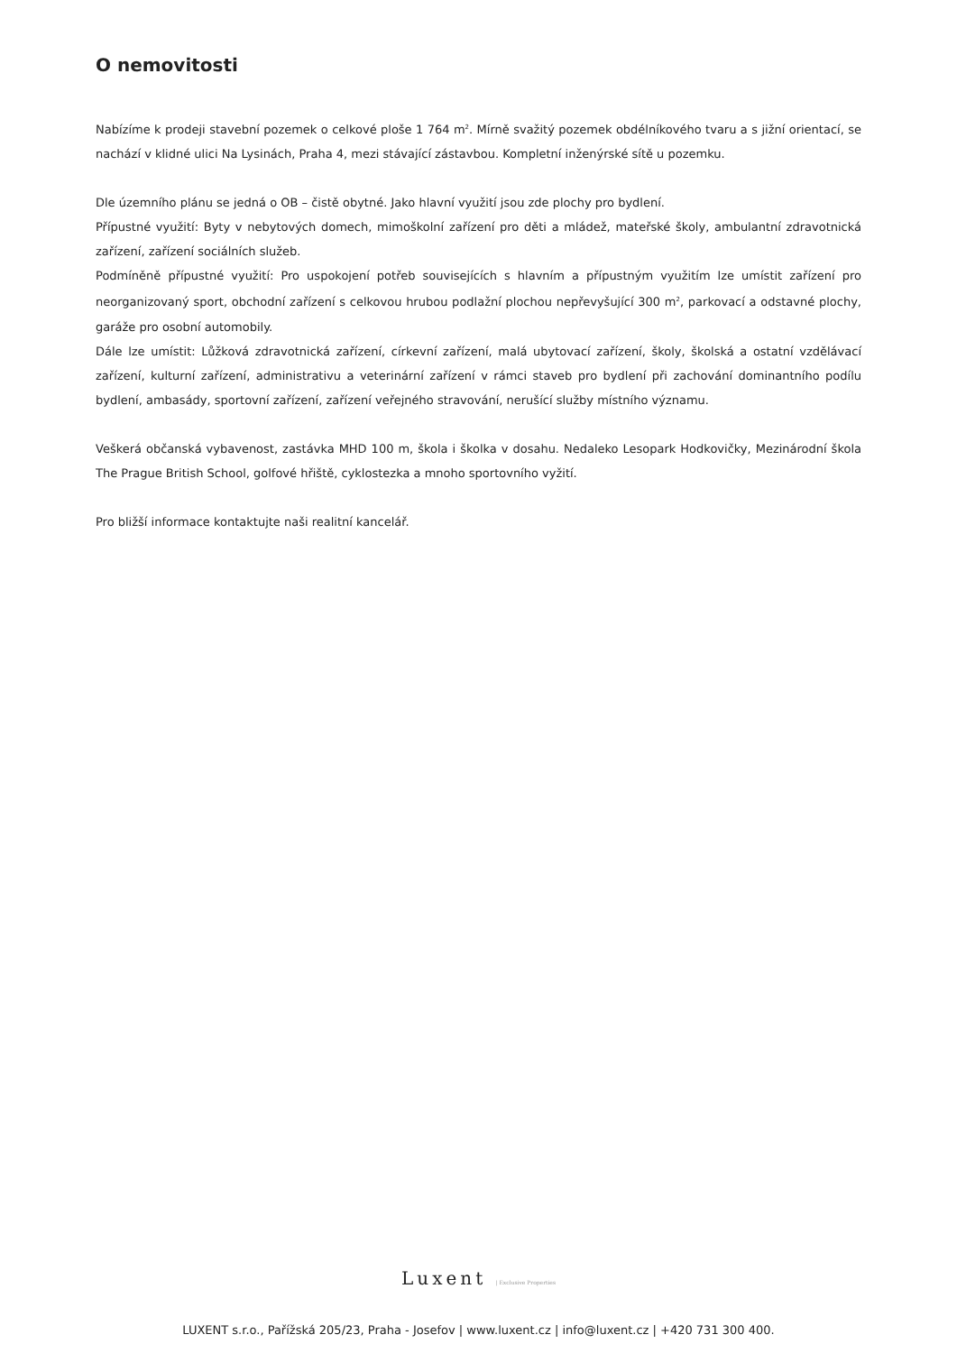O nemovitosti
Nabízíme k prodeji stavební pozemek o celkové ploše 1 764 m<sup>2</sup>. Mírně svažitý pozemek obdélníkového tvaru a s jižní orientací, se nachází v klidné ulici Na Lysinách, Praha 4, mezi stávající zástavbou. Kompletní inženýrské sítě u pozemku.
Dle územního plánu se jedná o OB – čistě obytné. Jako hlavní využití jsou zde plochy pro bydlení.
Přípustné využití: Byty v nebytových domech, mimoškolní zařízení pro děti a mládež, mateřské školy, ambulantní zdravotnická zařízení, zařízení sociálních služeb.
Podmíněně přípustné využití: Pro uspokojení potřeb souvisejících s hlavním a přípustným využitím lze umístit zařízení pro neorganizovaný sport, obchodní zařízení s celkovou hrubou podlažní plochou nepřevyšující 300 m<sup>2</sup>, parkovací a odstavné plochy, garáže pro osobní automobily.
Dále lze umístit: Lůžková zdravotnická zařízení, církevní zařízení, malá ubytovací zařízení, školy, školská a ostatní vzdělávací zařízení, kulturní zařízení, administrativu a veterinární zařízení v rámci staveb pro bydlení při zachování dominantního podílu bydlení, ambasády, sportovní zařízení, zařízení veřejného stravování, nerušící služby místního významu.
Veškerá občanská vybavenost, zastávka MHD 100 m, škola i školka v dosahu. Nedaleko Lesopark Hodkovičky, Mezinárodní škola The Prague British School, golfové hřiště, cyklostezka a mnoho sportovního vyžití.
Pro bližší informace kontaktujte naši realitní kancelář.
Luxent | Exclusive Properties
LUXENT s.r.o., Pařížská 205/23, Praha - Josefov | www.luxent.cz | info@luxent.cz | +420 731 300 400.